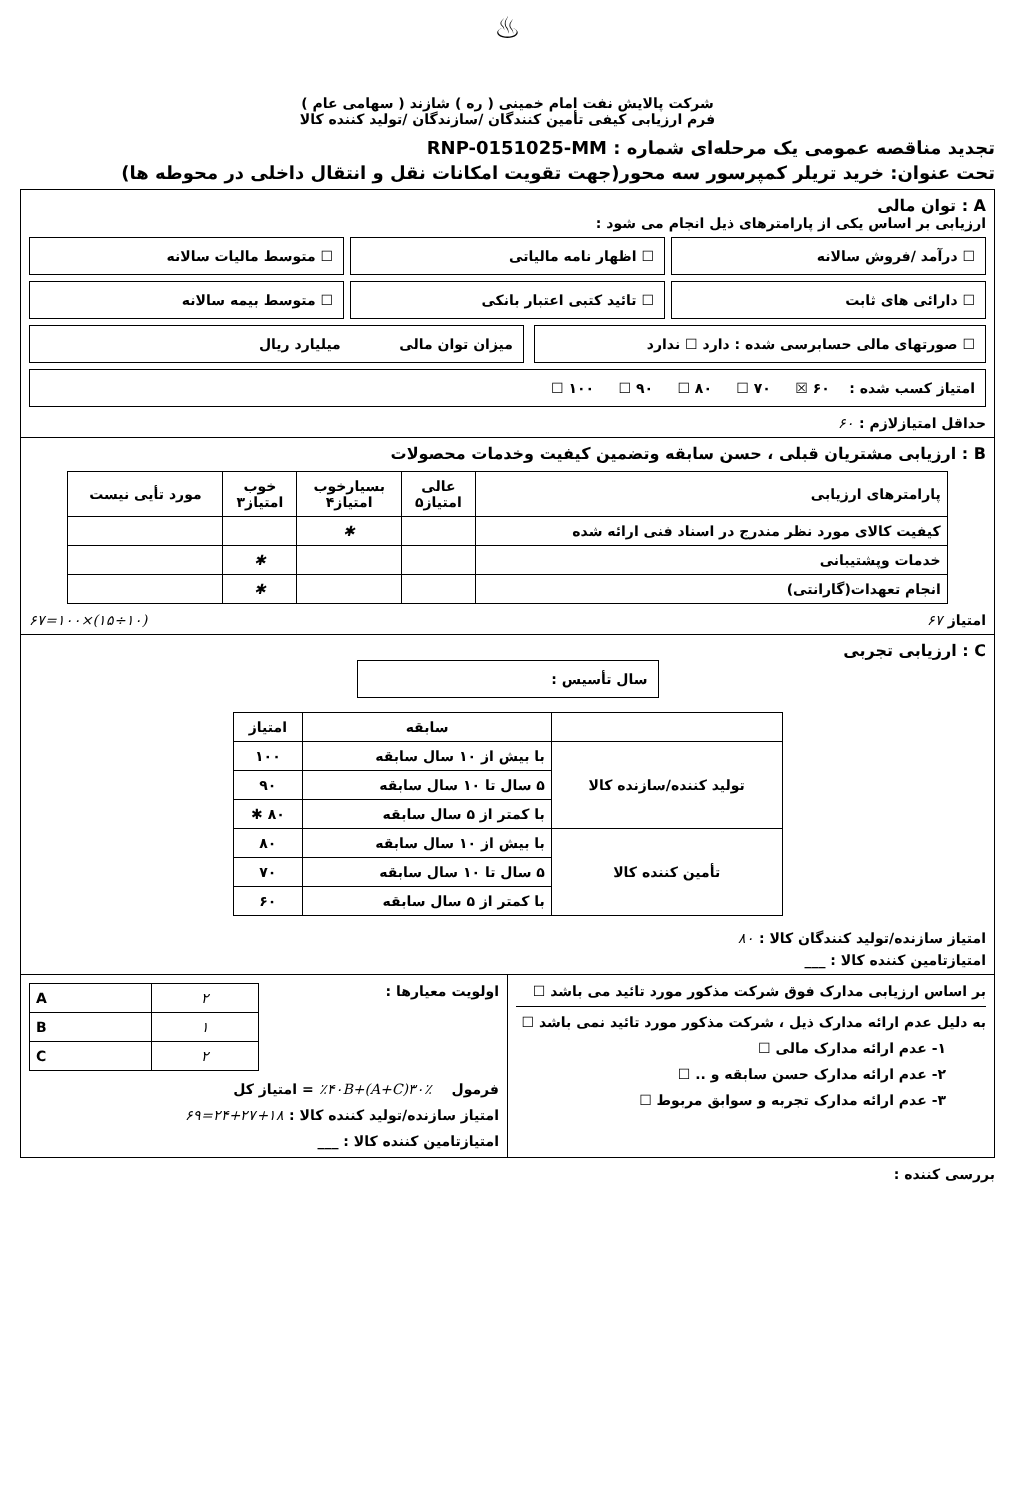♨
شرکت پالایش نفت امام خمینی ( ره ) شازند ( سهامی عام )
فرم ارزیابی کیفی تأمین کنندگان /سازندگان /تولید کننده کالا
تجدید مناقصه عمومی یک مرحله‌ای شماره : RNP-0151025-MM
تحت عنوان: خرید تریلر کمپرسور سه محور(جهت تقویت امکانات نقل و انتقال داخلی در محوطه ها)
A : توان مالی
ارزیابی بر اساس یکی از پارامترهای ذیل انجام می شود :
☐ درآمد /فروش سالانه
☐ اظهار نامه مالیاتی
☐ متوسط مالیات سالانه
☐ دارائی های ثابت
☐ تائید کتبی اعتبار بانکی
☐ متوسط بیمه سالانه
☐ صورتهای مالی حسابرسی شده : دارد ☐ ندارد
میزان توان مالی میلیارد ریال
امتیاز کسب شده : ۶۰ ☒ ۷۰ ☐ ۸۰ ☐ ۹۰ ☐ ۱۰۰ ☐
حداقل امتیازلازم : ۶۰
B : ارزیابی مشتریان قبلی ، حسن سابقه وتضمین کیفیت وخدمات محصولات
| پارامترهای ارزیابی | عالی امتیاز۵ | بسیارخوب امتیاز۴ | خوب امتیاز۳ | مورد تأیی نیست |
| --- | --- | --- | --- | --- |
| کیفیت کالای مورد نظر مندرج در اسناد فنی ارائه شده | | ✱ | | |
| خدمات وپشتیبانی | | | ✱ | |
| انجام تعهدات(گارانتی) | | | ✱ | |
امتیاز ۶۷ (۱۰÷۱۵)×۱۰۰=۶۷
C : ارزیابی تجربی
سال تأسیس :
| | سابقه | امتیاز |
| --- | --- | --- |
| تولید کننده/سازنده کالا | با بیش از ۱۰ سال سابقه | ۱۰۰ |
| | ۵ سال تا ۱۰ سال سابقه | ۹۰ |
| | با کمتر از ۵ سال سابقه | ۸۰ ✱ |
| تأمین کننده کالا | با بیش از ۱۰ سال سابقه | ۸۰ |
| | ۵ سال تا ۱۰ سال سابقه | ۷۰ |
| | با کمتر از ۵ سال سابقه | ۶۰ |
امتیاز سازنده/تولید کنندگان کالا : ۸۰
امتیازتامین کننده کالا : ___
بر اساس ارزیابی مدارک فوق شرکت مذکور مورد تائید می باشد ☐
به دلیل عدم ارائه مدارک ذیل ، شرکت مذکور مورد تائید نمی باشد ☐
۱- عدم ارائه مدارک مالی ☐
۲- عدم ارائه مدارک حسن سابقه و .. ☐
۳- عدم ارائه مدارک تجربه و سوابق مربوط ☐
اولویت معیارها :
| A | ۲ |
| B | ۱ |
| C | ۲ |
فرمول ٪۳۰(A+C)+٪۴۰B = امتیاز کل
امتیاز سازنده/تولید کننده کالا : ۱۸+۲۷+۲۴=۶۹
امتیازتامین کننده کالا : ___
بررسی کننده :